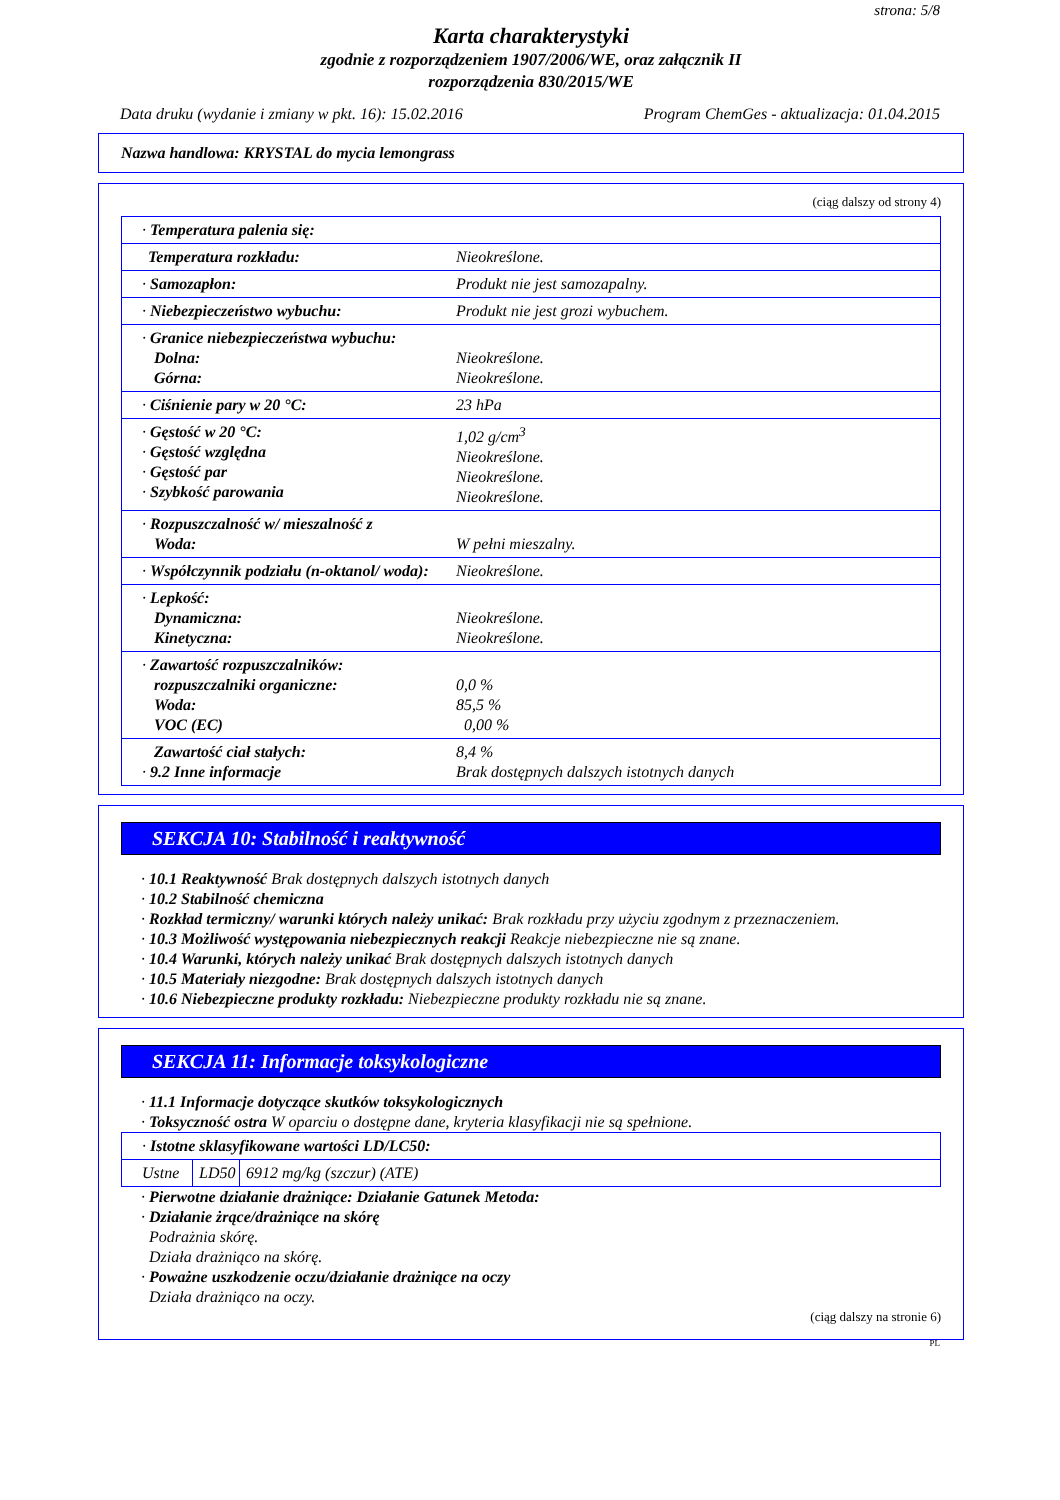strona: 5/8
Karta charakterystyki
zgodnie z rozporządzeniem 1907/2006/WE, oraz załącznik II
rozporządzenia 830/2015/WE
Data druku (wydanie i zmiany w pkt. 16): 15.02.2016 Program ChemGes - aktualizacja: 01.04.2015
Nazwa handlowa: KRYSTAL do mycia lemongrass
(ciąg dalszy od strony 4)
| · Temperatura palenia się: | |
| Temperatura rozkładu: | Nieokreślone. |
| · Samozapłon: | Produkt nie jest samozapalny. |
| · Niebezpieczeństwo wybuchu: | Produkt nie jest grozi wybuchem. |
| · Granice niebezpieczeństwa wybuchu: Dolna: Górna: | Nieokreślone. Nieokreślone. |
| · Ciśnienie pary w 20 °C: | 23 hPa |
| · Gęstość w 20 °C: · Gęstość względna · Gęstość par · Szybkość parowania | 1,02 g/cm<sup>3</sup> Nieokreślone. Nieokreślone. Nieokreślone. |
| · Rozpuszczalność w/ mieszalność z Woda: | W pełni mieszalny. |
| · Współczynnik podziału (n-oktanol/ woda): | Nieokreślone. |
| · Lepkość: Dynamiczna: Kinetyczna: | Nieokreślone. Nieokreślone. |
| · Zawartość rozpuszczalników: rozpuszczalniki organiczne: Woda: VOC (EC) | 0,0 % 85,5 % 0,00 % |
| Zawartość ciał stałych: · 9.2 Inne informacje | 8,4 % Brak dostępnych dalszych istotnych danych |
SEKCJA 10: Stabilność i reaktywność
· 10.1 Reaktywność Brak dostępnych dalszych istotnych danych
· 10.2 Stabilność chemiczna
· Rozkład termiczny/ warunki których należy unikać: Brak rozkładu przy użyciu zgodnym z przeznaczeniem.
· 10.3 Możliwość występowania niebezpiecznych reakcji Reakcje niebezpieczne nie są znane.
· 10.4 Warunki, których należy unikać Brak dostępnych dalszych istotnych danych
· 10.5 Materiały niezgodne: Brak dostępnych dalszych istotnych danych
· 10.6 Niebezpieczne produkty rozkładu: Niebezpieczne produkty rozkładu nie są znane.
SEKCJA 11: Informacje toksykologiczne
· 11.1 Informacje dotyczące skutków toksykologicznych
· Toksyczność ostra W oparciu o dostępne dane, kryteria klasyfikacji nie są spełnione.
| · Istotne sklasyfikowane wartości LD/LC50: | | |
| Ustne | LD50 | 6912 mg/kg (szczur) (ATE) |
· Pierwotne działanie drażniące: Działanie Gatunek Metoda:
· Działanie żrące/drażniące na skórę
Podrażnia skórę.
Działa drażniąco na skórę.
· Poważne uszkodzenie oczu/działanie drażniące na oczy
Działa drażniąco na oczy.
(ciąg dalszy na stronie 6)
PL